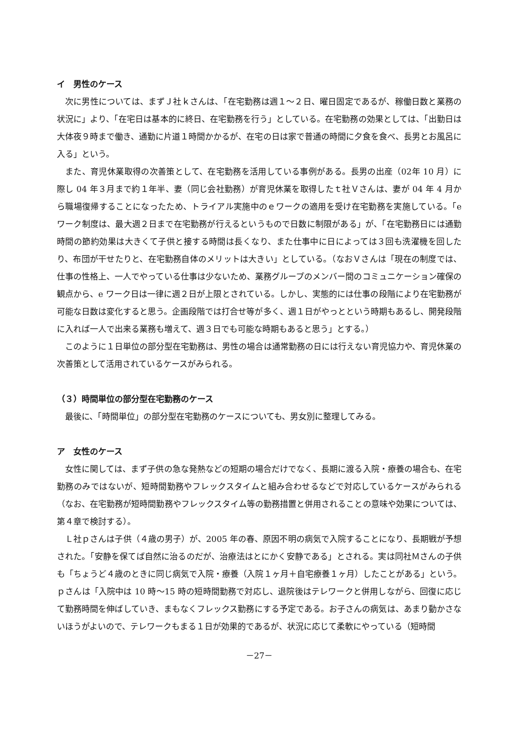イ　男性のケース
次に男性については、まずＪ社ｋさんは、「在宅勤務は週１～２日、曜日固定であるが、稼働日数と業務の状況に」より、「在宅日は基本的に終日、在宅勤務を行う」としている。在宅勤務の効果としては、「出勤日は大体夜９時まで働き、通勤に片道１時間かかるが、在宅の日は家で普通の時間に夕食を食べ、長男とお風呂に入る」という。
また、育児休業取得の次善策として、在宅勤務を活用している事例がある。長男の出産（02年 10 月）に際し 04 年３月まで約１年半、妻（同じ会社勤務）が育児休業を取得したｔ社Ｖさんは、妻が 04 年 4 月から職場復帰することになったため、トライアル実施中のｅワークの適用を受け在宅勤務を実施している。「e ワーク制度は、最大週２日まで在宅勤務が行えるというもので日数に制限がある」が、「在宅勤務日には通勤時間の節約効果は大きくて子供と接する時間は長くなり、また仕事中に日によっては３回も洗濯機を回したり、布団が干せたりと、在宅勤務自体のメリットは大きい」としている。（なおＶさんは「現在の制度では、仕事の性格上、一人でやっている仕事は少ないため、業務グループのメンバー間のコミュニケーション確保の観点から、e ワーク日は一律に週２日が上限とされている。しかし、実態的には仕事の段階により在宅勤務が可能な日数は変化すると思う。企画段階では打合せ等が多く、週１日がやっとという時期もあるし、開発段階に入れば一人で出来る業務も増えて、週３日でも可能な時期もあると思う」とする。）
このように１日単位の部分型在宅勤務は、男性の場合は通常勤務の日には行えない育児協力や、育児休業の次善策として活用されているケースがみられる。
（３）時間単位の部分型在宅勤務のケース
最後に、「時間単位」の部分型在宅勤務のケースについても、男女別に整理してみる。
ア　女性のケース
女性に関しては、まず子供の急な発熱などの短期の場合だけでなく、長期に渡る入院・療養の場合も、在宅勤務のみではないが、短時間勤務やフレックスタイムと組み合わせるなどで対応しているケースがみられる（なお、在宅勤務が短時間勤務やフレックスタイム等の勤務措置と併用されることの意味や効果については、第４章で検討する）。
Ｌ社ｐさんは子供（４歳の男子）が、2005 年の春、原因不明の病気で入院することになり、長期戦が予想された。「安静を保てば自然に治るのだが、治療法はとにかく安静である」とされる。実は同社Ｍさんの子供も「ちょうど４歳のときに同じ病気で入院・療養（入院１ヶ月＋自宅療養１ヶ月）したことがある」という。ｐさんは「入院中は 10 時～15 時の短時間勤務で対応し、退院後はテレワークと併用しながら、回復に応じて勤務時間を伸ばしていき、まもなくフレックス勤務にする予定である。お子さんの病気は、あまり動かさないほうがよいので、テレワークもまる１日が効果的であるが、状況に応じて柔軟にやっている（短時間
－27－